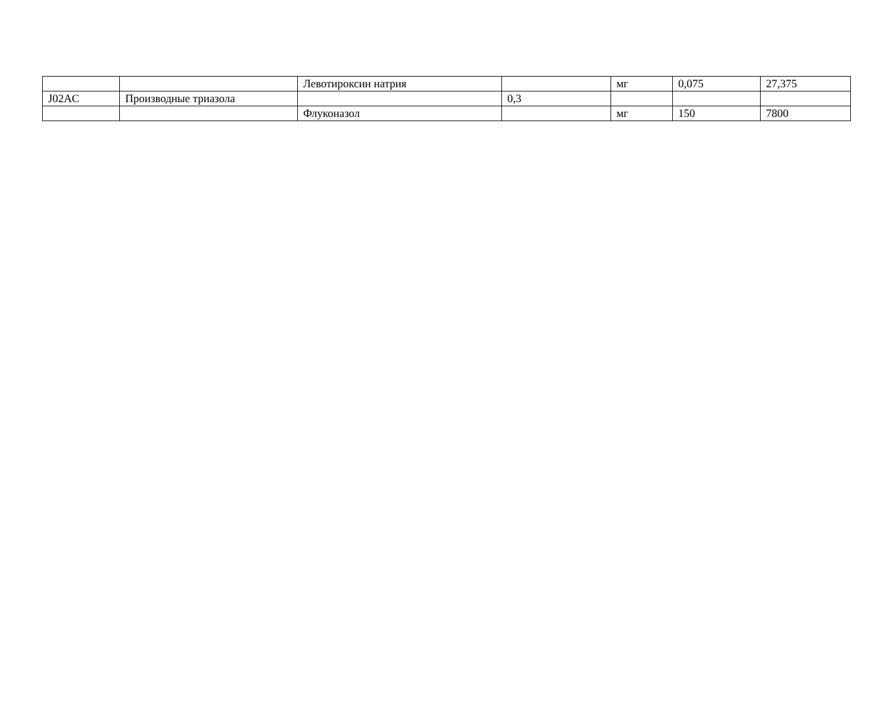| | | Левотироксин натрия | | мг | 0,075 | 27,375 |
| J02AC | Производные триазола | | 0,3 | | | |
| | | Флуконазол | | мг | 150 | 7800 |